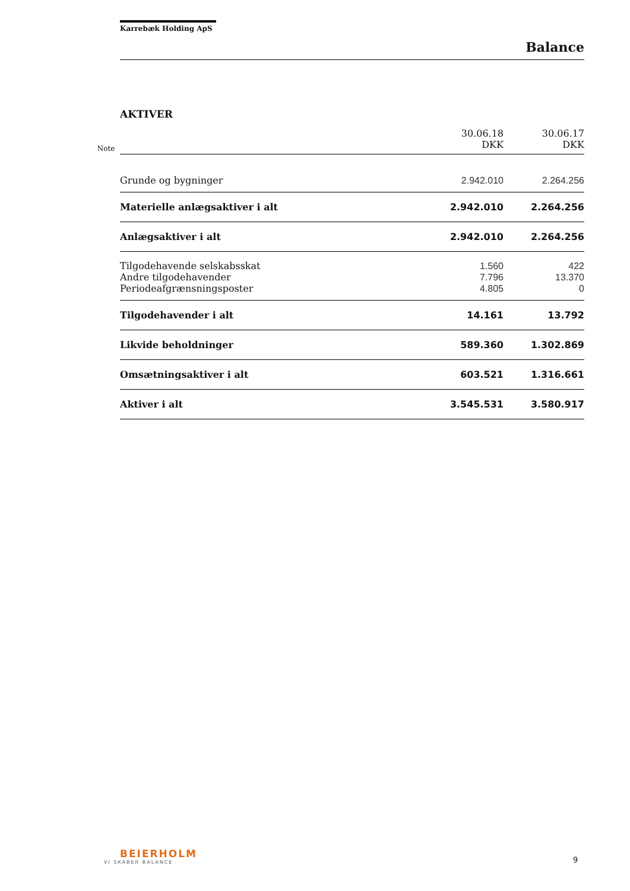Karrebæk Holding ApS
Balance
AKTIVER
| Note | | 30.06.18 DKK | 30.06.17 DKK |
| --- | --- | --- | --- |
| | Grunde og bygninger | 2.942.010 | 2.264.256 |
| | Materielle anlægsaktiver i alt | 2.942.010 | 2.264.256 |
| | Anlægsaktiver i alt | 2.942.010 | 2.264.256 |
| | Tilgodehavende selskabsskat | 1.560 | 422 |
| | Andre tilgodehavender | 7.796 | 13.370 |
| | Periodeafgrænsningsposter | 4.805 | 0 |
| | Tilgodehavender i alt | 14.161 | 13.792 |
| | Likvide beholdninger | 589.360 | 1.302.869 |
| | Omsætningsaktiver i alt | 603.521 | 1.316.661 |
| | Aktiver i alt | 3.545.531 | 3.580.917 |
BEIERHOLM
VI SKABER BALANCE
9